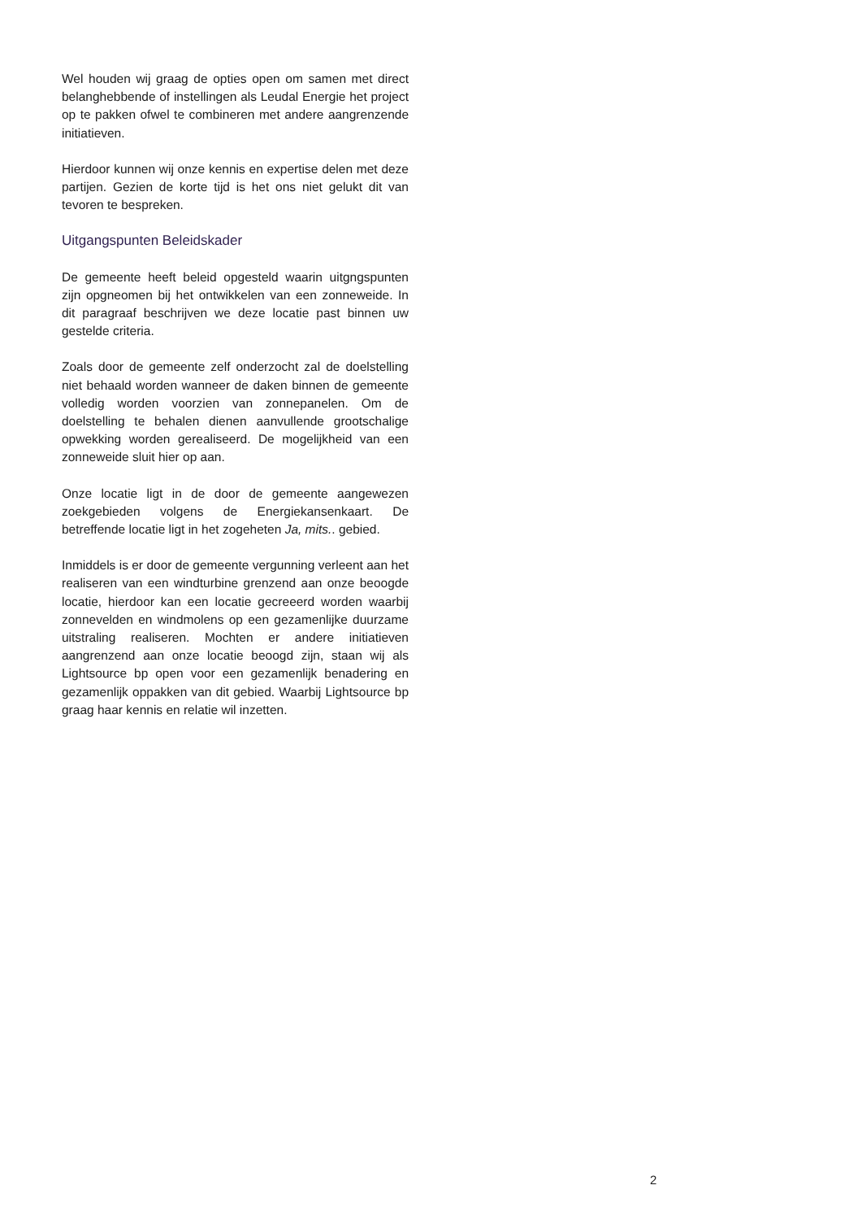Wel houden wij graag de opties open om samen met direct belanghebbende of instellingen als Leudal Energie het project op te pakken ofwel te combineren met andere aangrenzende initiatieven.
Hierdoor kunnen wij onze kennis en expertise delen met deze partijen. Gezien de korte tijd is het ons niet gelukt dit van tevoren te bespreken.
Uitgangspunten Beleidskader
De gemeente heeft beleid opgesteld waarin uitgngspunten zijn opgneomen bij het ontwikkelen van een zonneweide. In dit paragraaf beschrijven we deze locatie past binnen uw gestelde criteria.
Zoals door de gemeente zelf onderzocht zal de doelstelling niet behaald worden wanneer de daken binnen de gemeente volledig worden voorzien van zonnepanelen. Om de doelstelling te behalen dienen aanvullende grootschalige opwekking worden gerealiseerd. De mogelijkheid van een zonneweide sluit hier op aan.
Onze locatie ligt in de door de gemeente aangewezen zoekgebieden volgens de Energiekansenkaart. De betreffende locatie ligt in het zogeheten Ja, mits.. gebied.
Inmiddels is er door de gemeente vergunning verleent aan het realiseren van een windturbine grenzend aan onze beoogde locatie, hierdoor kan een locatie gecreeerd worden waarbij zonnevelden en windmolens op een gezamenlijke duurzame uitstraling realiseren. Mochten er andere initiatieven aangrenzend aan onze locatie beoogd zijn, staan wij als Lightsource bp open voor een gezamenlijk benadering en gezamenlijk oppakken van dit gebied. Waarbij Lightsource bp graag haar kennis en relatie wil inzetten.
2